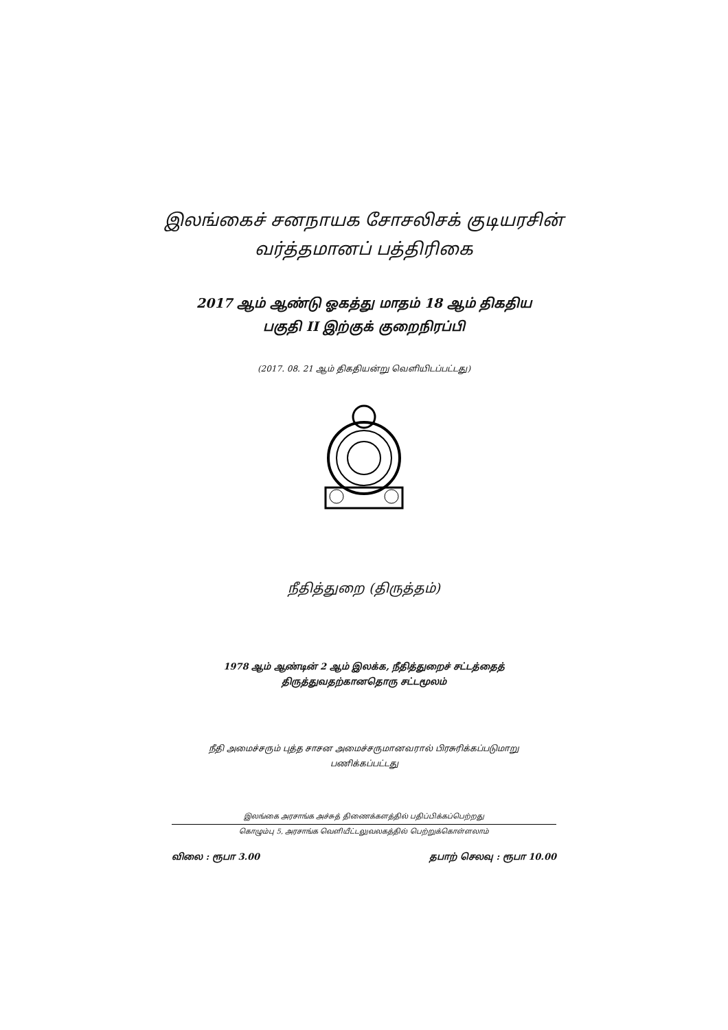இலங்கைச் சனநாயக சோசலிசக் குடியரசின்
வர்த்தமானப் பத்திரிகை
2017 ஆம் ஆண்டு ஓகத்து மாதம் 18 ஆம் திகதிய
பகுதி II இற்குக் குறைநிரப்பி
(2017. 08. 21 ஆம் திகதியன்று வெளியிடப்பட்டது)
நீதித்துறை (திருத்தம்)
1978 ஆம் ஆண்டின் 2 ஆம் இலக்க, நீதித்துறைச் சட்டத்தைத்
திருத்துவதற்கானதொரு சட்டமூலம்
நீதி அமைச்சரும் புத்த சாசன அமைச்சருமானவரால் பிரசுரிக்கப்படுமாறு
பணிக்கப்பட்டது
இலங்கை அரசாங்க அச்சுத் திணைக்களத்தில் பதிப்பிக்கப்பெற்றது
கொழும்பு 5, அரசாங்க வெளியீட்டலுவலகத்தில் பெற்றுக்கொள்ளலாம்
விலை : ரூபா 3.00 தபாற் செலவு : ரூபா 10.00